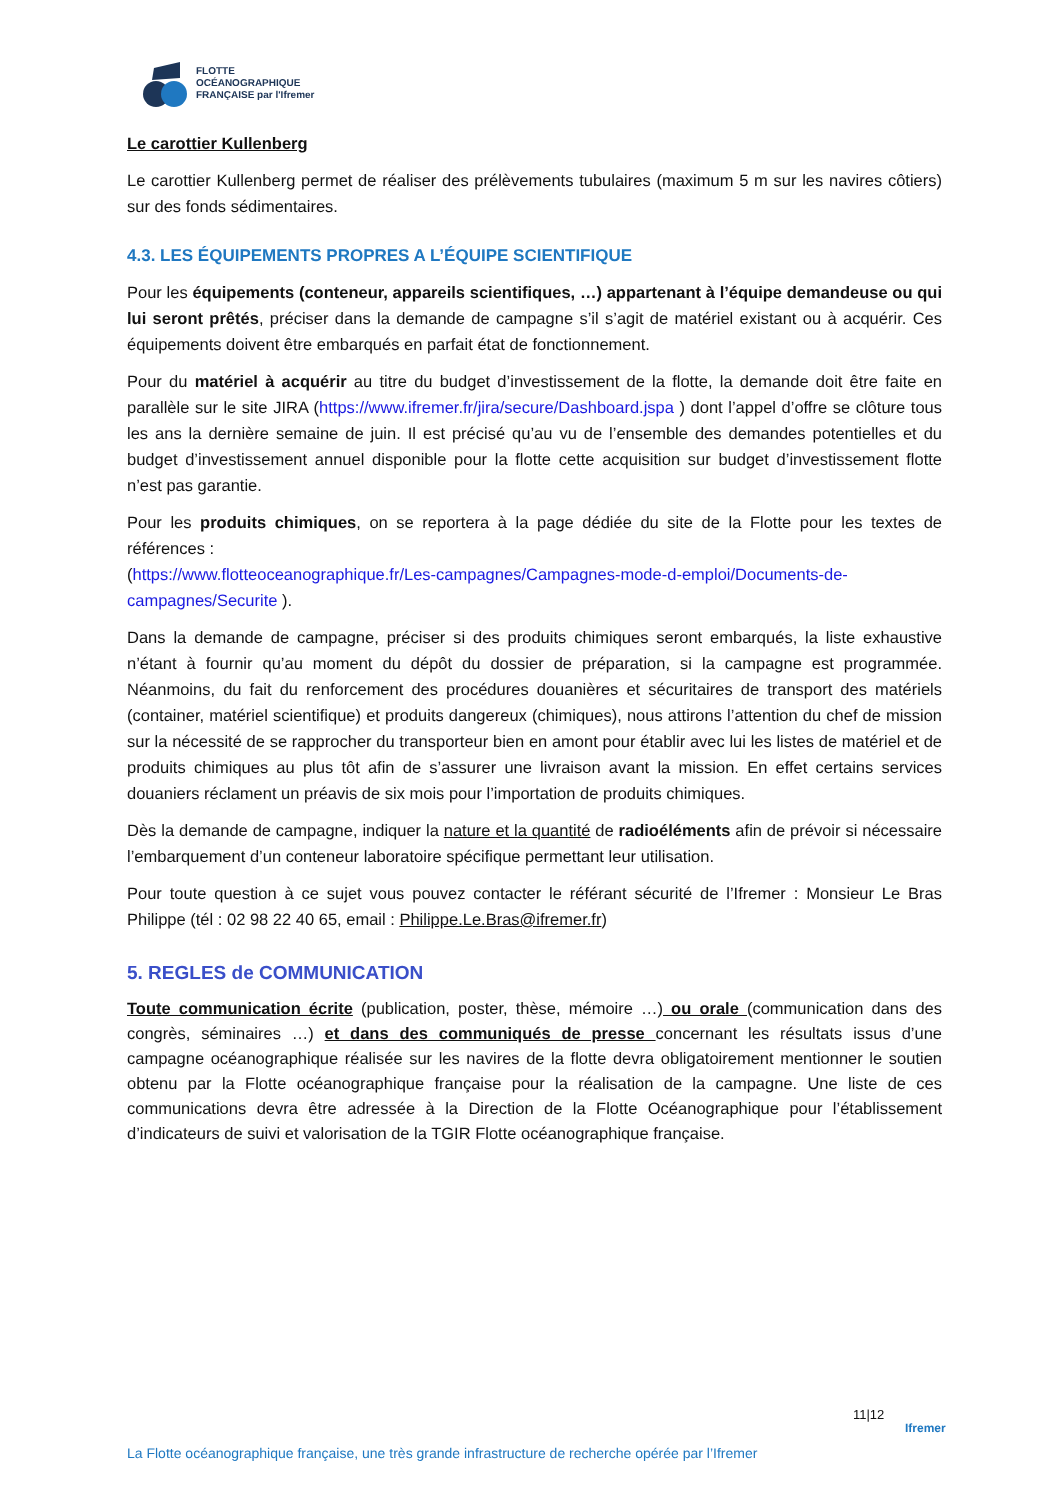FLOTTE
OCÉANOGRAPHIQUE
FRANÇAISE par l'Ifremer
Le carottier Kullenberg
Le carottier Kullenberg permet de réaliser des prélèvements tubulaires (maximum 5 m sur les navires côtiers) sur des fonds sédimentaires.
4.3. LES ÉQUIPEMENTS PROPRES A L’ÉQUIPE SCIENTIFIQUE
Pour les équipements (conteneur, appareils scientifiques, …) appartenant à l’équipe demandeuse ou qui lui seront prêtés, préciser dans la demande de campagne s’il s’agit de matériel existant ou à acquérir. Ces équipements doivent être embarqués en parfait état de fonctionnement.
Pour du matériel à acquérir au titre du budget d’investissement de la flotte, la demande doit être faite en parallèle sur le site JIRA (https://www.ifremer.fr/jira/secure/Dashboard.jspa ) dont l’appel d’offre se clôture tous les ans la dernière semaine de juin. Il est précisé qu’au vu de l’ensemble des demandes potentielles et du budget d’investissement annuel disponible pour la flotte cette acquisition sur budget d’investissement flotte n’est pas garantie.
Pour les produits chimiques, on se reportera à la page dédiée du site de la Flotte pour les textes de références :
(https://www.flotteoceanographique.fr/Les-campagnes/Campagnes-mode-d-emploi/Documents-de-campagnes/Securite ).
Dans la demande de campagne, préciser si des produits chimiques seront embarqués, la liste exhaustive n’étant à fournir qu’au moment du dépôt du dossier de préparation, si la campagne est programmée. Néanmoins, du fait du renforcement des procédures douanières et sécuritaires de transport des matériels (container, matériel scientifique) et produits dangereux (chimiques), nous attirons l’attention du chef de mission sur la nécessité de se rapprocher du transporteur bien en amont pour établir avec lui les listes de matériel et de produits chimiques au plus tôt afin de s’assurer une livraison avant la mission. En effet certains services douaniers réclament un préavis de six mois pour l’importation de produits chimiques.
Dès la demande de campagne, indiquer la nature et la quantité de radioéléments afin de prévoir si nécessaire l’embarquement d’un conteneur laboratoire spécifique permettant leur utilisation.
Pour toute question à ce sujet vous pouvez contacter le référant sécurité de l’Ifremer : Monsieur Le Bras Philippe (tél : 02 98 22 40 65, email : Philippe.Le.Bras@ifremer.fr)
5. REGLES de COMMUNICATION
Toute communication écrite (publication, poster, thèse, mémoire …) ou orale (communication dans des congrès, séminaires …) et dans des communiqués de presse concernant les résultats issus d’une campagne océanographique réalisée sur les navires de la flotte devra obligatoirement mentionner le soutien obtenu par la Flotte océanographique française pour la réalisation de la campagne. Une liste de ces communications devra être adressée à la Direction de la Flotte Océanographique pour l’établissement d’indicateurs de suivi et valorisation de la TGIR Flotte océanographique française.
11|12
Ifremer
La Flotte océanographique française, une très grande infrastructure de recherche opérée par l’Ifremer